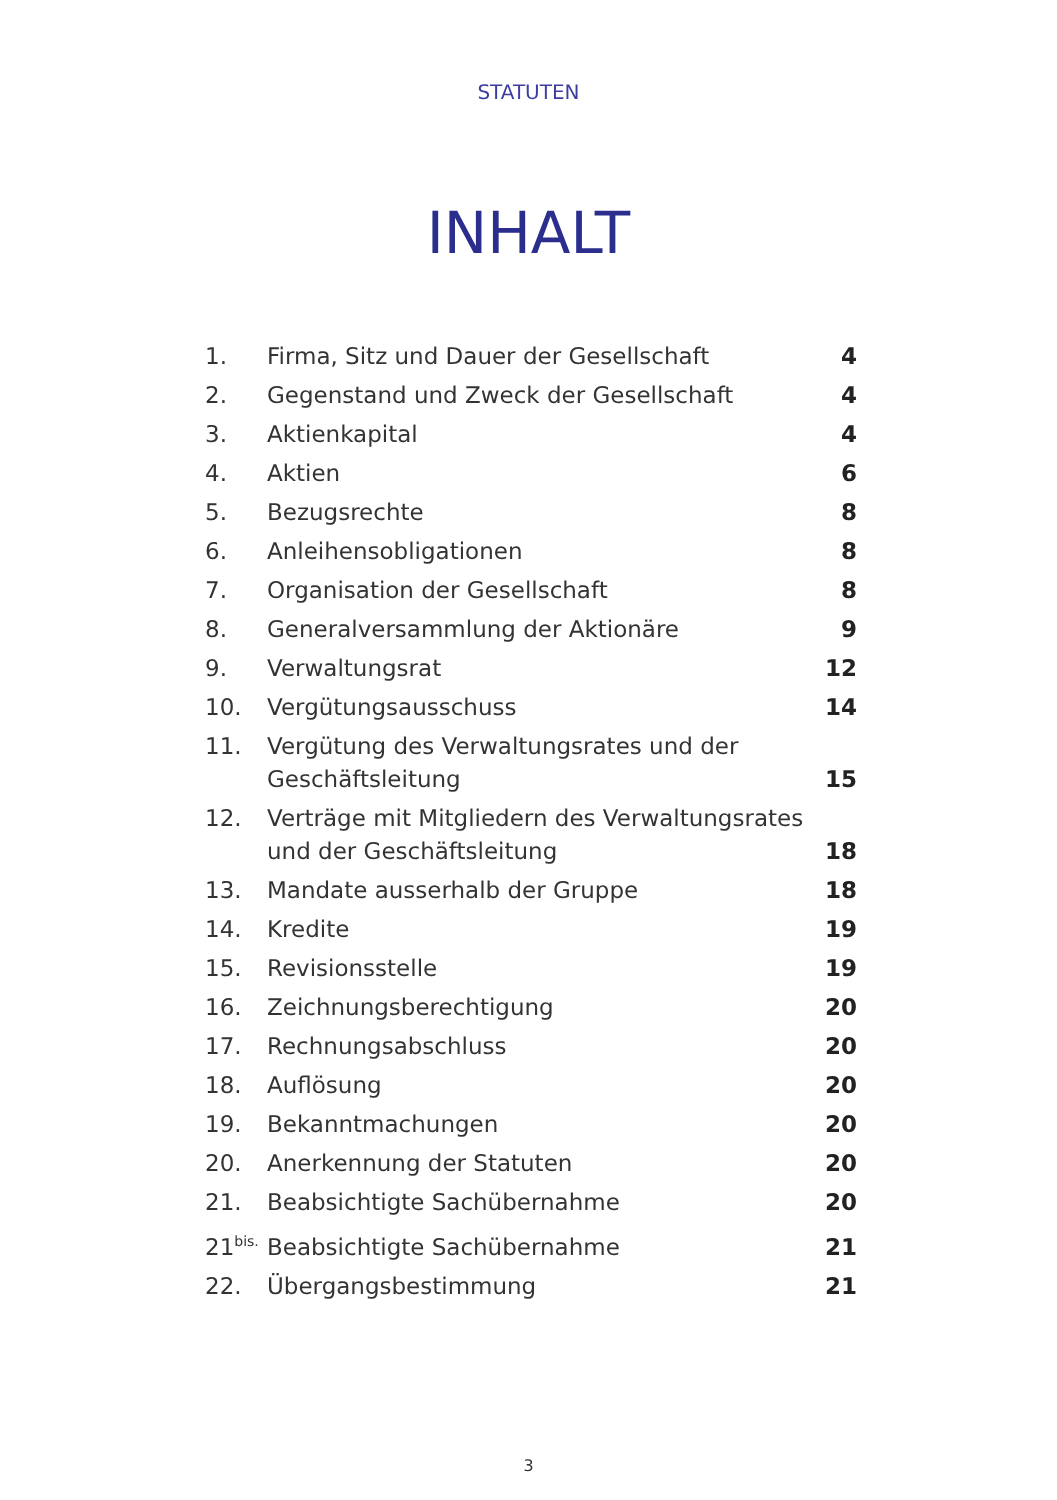STATUTEN
INHALT
| 1. | Firma, Sitz und Dauer der Gesellschaft | 4 |
| 2. | Gegenstand und Zweck der Gesellschaft | 4 |
| 3. | Aktienkapital | 4 |
| 4. | Aktien | 6 |
| 5. | Bezugsrechte | 8 |
| 6. | Anleihensobligationen | 8 |
| 7. | Organisation der Gesellschaft | 8 |
| 8. | Generalversammlung der Aktionäre | 9 |
| 9. | Verwaltungsrat | 12 |
| 10. | Vergütungsausschuss | 14 |
| 11. | Vergütung des Verwaltungsrates und der Geschäftsleitung | 15 |
| 12. | Verträge mit Mitgliedern des Verwaltungsrates und der Geschäftsleitung | 18 |
| 13. | Mandate ausserhalb der Gruppe | 18 |
| 14. | Kredite | 19 |
| 15. | Revisionsstelle | 19 |
| 16. | Zeichnungsberechtigung | 20 |
| 17. | Rechnungsabschluss | 20 |
| 18. | Auflösung | 20 |
| 19. | Bekanntmachungen | 20 |
| 20. | Anerkennung der Statuten | 20 |
| 21. | Beabsichtigte Sachübernahme | 20 |
| 21<sup>bis.</sup> | Beabsichtigte Sachübernahme | 21 |
| 22. | Übergangsbestimmung | 21 |
3